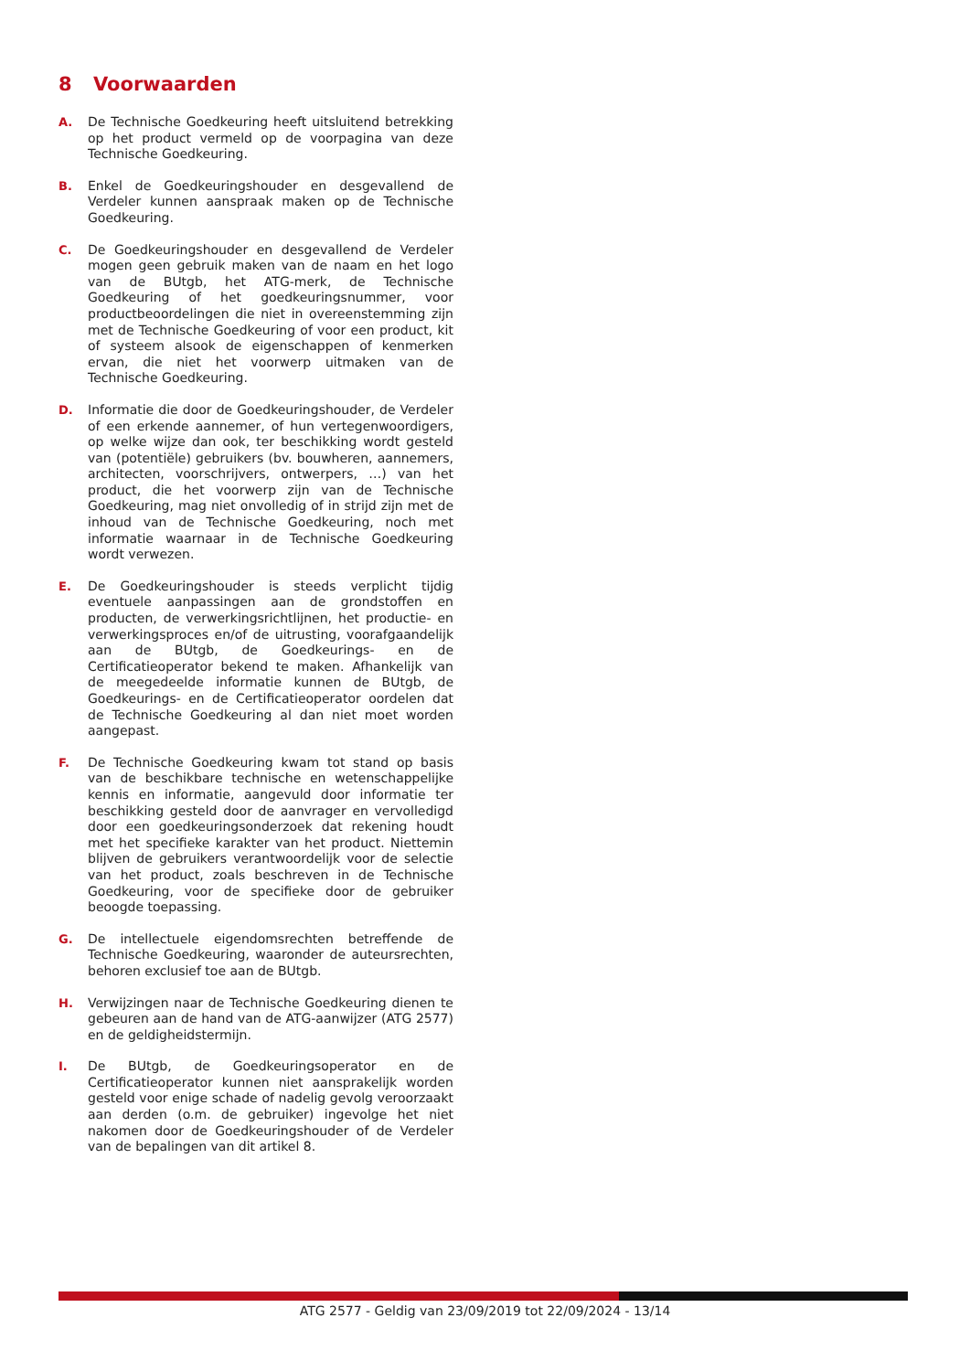8 Voorwaarden
A. De Technische Goedkeuring heeft uitsluitend betrekking op het product vermeld op de voorpagina van deze Technische Goedkeuring.
B. Enkel de Goedkeuringshouder en desgevallend de Verdeler kunnen aanspraak maken op de Technische Goedkeuring.
C. De Goedkeuringshouder en desgevallend de Verdeler mogen geen gebruik maken van de naam en het logo van de BUtgb, het ATG-merk, de Technische Goedkeuring of het goedkeuringsnummer, voor productbeoordelingen die niet in overeenstemming zijn met de Technische Goedkeuring of voor een product, kit of systeem alsook de eigenschappen of kenmerken ervan, die niet het voorwerp uitmaken van de Technische Goedkeuring.
D. Informatie die door de Goedkeuringshouder, de Verdeler of een erkende aannemer, of hun vertegenwoordigers, op welke wijze dan ook, ter beschikking wordt gesteld van (potentiële) gebruikers (bv. bouwheren, aannemers, architecten, voorschrijvers, ontwerpers, …) van het product, die het voorwerp zijn van de Technische Goedkeuring, mag niet onvolledig of in strijd zijn met de inhoud van de Technische Goedkeuring, noch met informatie waarnaar in de Technische Goedkeuring wordt verwezen.
E. De Goedkeuringshouder is steeds verplicht tijdig eventuele aanpassingen aan de grondstoffen en producten, de verwerkingsrichtlijnen, het productie- en verwerkingsproces en/of de uitrusting, voorafgaandelijk aan de BUtgb, de Goedkeurings- en de Certificatieoperator bekend te maken. Afhankelijk van de meegedeelde informatie kunnen de BUtgb, de Goedkeurings- en de Certificatieoperator oordelen dat de Technische Goedkeuring al dan niet moet worden aangepast.
F. De Technische Goedkeuring kwam tot stand op basis van de beschikbare technische en wetenschappelijke kennis en informatie, aangevuld door informatie ter beschikking gesteld door de aanvrager en vervolledigd door een goedkeuringsonderzoek dat rekening houdt met het specifieke karakter van het product. Niettemin blijven de gebruikers verantwoordelijk voor de selectie van het product, zoals beschreven in de Technische Goedkeuring, voor de specifieke door de gebruiker beoogde toepassing.
G. De intellectuele eigendomsrechten betreffende de Technische Goedkeuring, waaronder de auteursrechten, behoren exclusief toe aan de BUtgb.
H. Verwijzingen naar de Technische Goedkeuring dienen te gebeuren aan de hand van de ATG-aanwijzer (ATG 2577) en de geldigheidstermijn.
I. De BUtgb, de Goedkeuringsoperator en de Certificatieoperator kunnen niet aansprakelijk worden gesteld voor enige schade of nadelig gevolg veroorzaakt aan derden (o.m. de gebruiker) ingevolge het niet nakomen door de Goedkeuringshouder of de Verdeler van de bepalingen van dit artikel 8.
ATG 2577 - Geldig van 23/09/2019 tot 22/09/2024 - 13/14